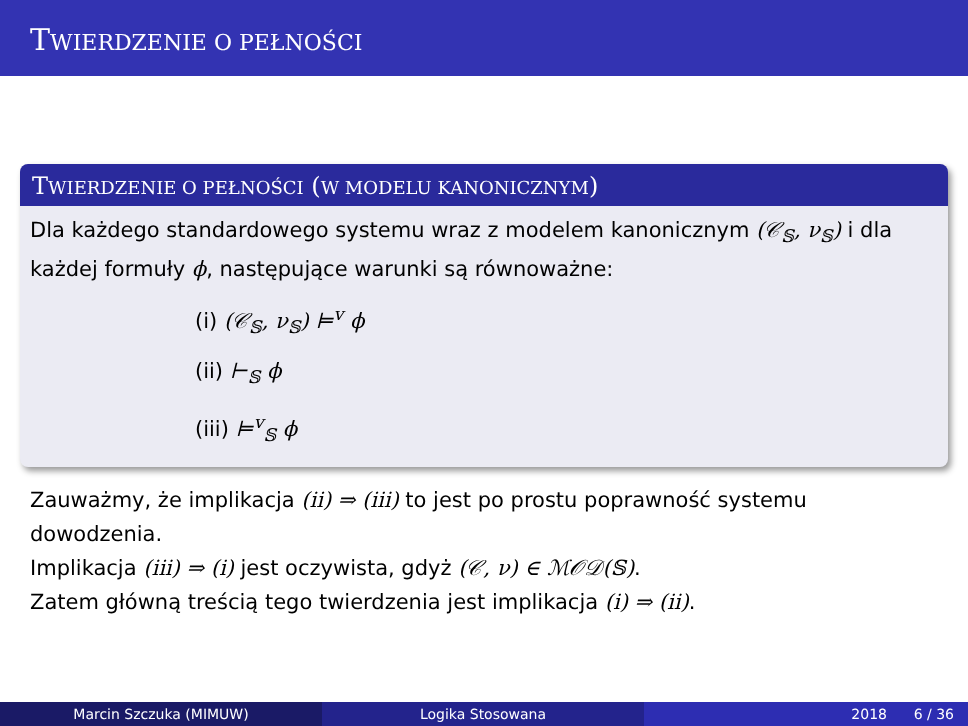TWIERDZENIE O PEŁNOŚCI
TWIERDZENIE O PEŁNOŚCI (W MODELU KANONICZNYM)
Dla każdego standardowego systemu wraz z modelem kanonicznym (𝒞<sub>𝕊</sub>, ν<sub>𝕊</sub>) i dla każdej formuły ϕ, następujące warunki są równoważne:
(i) (𝒞<sub>𝕊</sub>, ν<sub>𝕊</sub>) ⊨<sup>v</sup> ϕ
(ii) ⊢<sub>𝕊</sub> ϕ
(iii) ⊨<sup>v</sup><sub>𝕊</sub> ϕ
Zauważmy, że implikacja (ii) ⇒ (iii) to jest po prostu poprawność systemu dowodzenia.
Implikacja (iii) ⇒ (i) jest oczywista, gdyż (𝒞, ν) ∈ ℳ𝒪𝒟(𝕊).
Zatem główną treścią tego twierdzenia jest implikacja (i) ⇒ (ii).
Marcin Szczuka (MIMUW) Logika Stosowana 2018 6 / 36